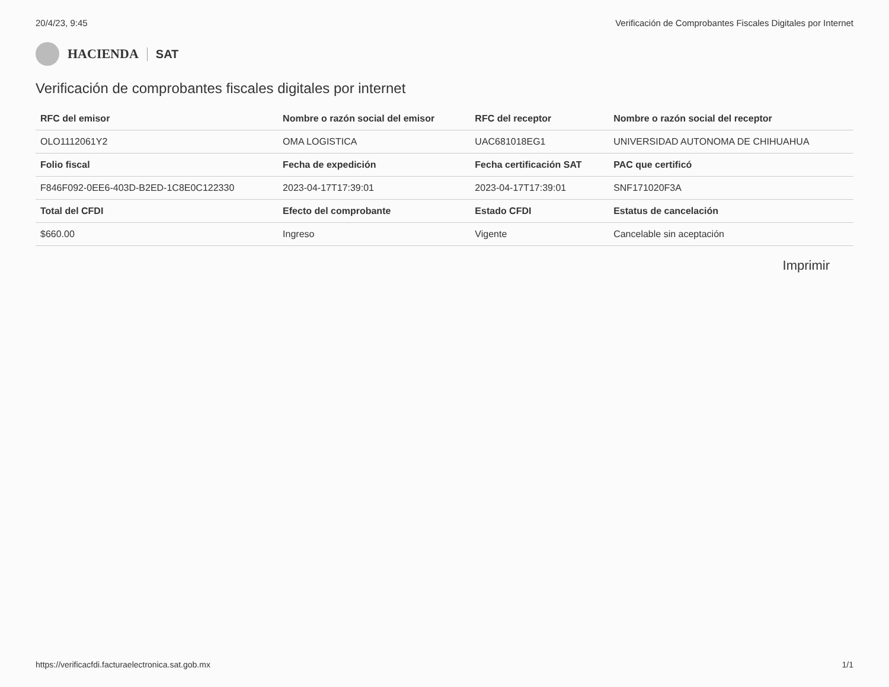20/4/23, 9:45 Verificación de Comprobantes Fiscales Digitales por Internet
HACIENDA SAT
Verificación de comprobantes fiscales digitales por internet
| RFC del emisor | Nombre o razón social del emisor | RFC del receptor | Nombre o razón social del receptor |
| --- | --- | --- | --- |
| OLO1112061Y2 | OMA LOGISTICA | UAC681018EG1 | UNIVERSIDAD AUTONOMA DE CHIHUAHUA |
| Folio fiscal | Fecha de expedición | Fecha certificación SAT | PAC que certificó |
| F846F092-0EE6-403D-B2ED-1C8E0C122330 | 2023-04-17T17:39:01 | 2023-04-17T17:39:01 | SNF171020F3A |
| Total del CFDI | Efecto del comprobante | Estado CFDI | Estatus de cancelación |
| $660.00 | Ingreso | Vigente | Cancelable sin aceptación |
Imprimir
https://verificacfdi.facturaelectronica.sat.gob.mx 1/1